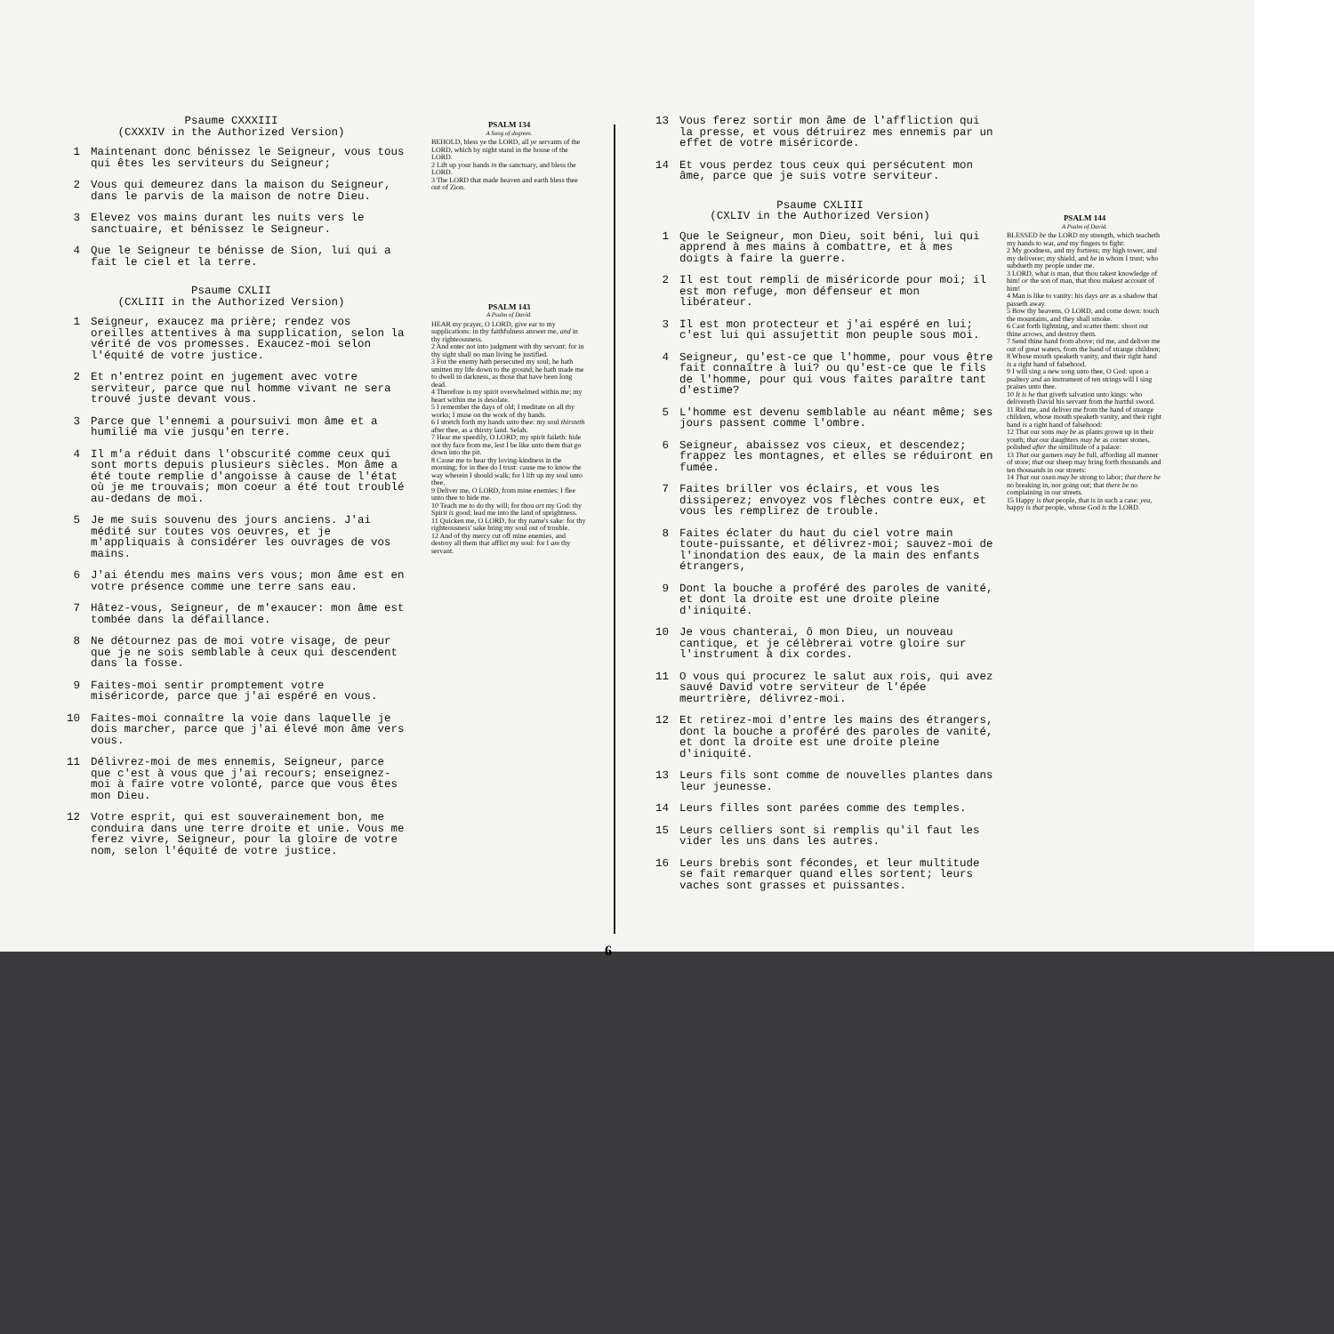Psaume CXXXIII
(CXXXIV in the Authorized Version)
1 Maintenant donc bénissez le Seigneur, vous tous qui êtes les serviteurs du Seigneur;
2 Vous qui demeurez dans la maison du Seigneur, dans le parvis de la maison de notre Dieu.
3 Elevez vos mains durant les nuits vers le sanctuaire, et bénissez le Seigneur.
4 Que le Seigneur te bénisse de Sion, lui qui a fait le ciel et la terre.
Psaume CXLII
(CXLIII in the Authorized Version)
1 Seigneur, exaucez ma prière; rendez vos oreilles attentives à ma supplication, selon la vérité de vos promesses. Exaucez-moi selon l'équité de votre justice.
2 Et n'entrez point en jugement avec votre serviteur, parce que nul homme vivant ne sera trouvé juste devant vous.
3 Parce que l'ennemi a poursuivi mon âme et a humilié ma vie jusqu'en terre.
4 Il m'a réduit dans l'obscurité comme ceux qui sont morts depuis plusieurs siècles. Mon âme a été toute remplie d'angoisse à cause de l'état où je me trouvais; mon coeur a été tout troublé au-dedans de moi.
5 Je me suis souvenu des jours anciens. J'ai médité sur toutes vos oeuvres, et je m'appliquais à considérer les ouvrages de vos mains.
6 J'ai étendu mes mains vers vous; mon âme est en votre présence comme une terre sans eau.
7 Hâtez-vous, Seigneur, de m'exaucer: mon âme est tombée dans la défaillance.
8 Ne détournez pas de moi votre visage, de peur que je ne sois semblable à ceux qui descendent dans la fosse.
9 Faites-moi sentir promptement votre miséricorde, parce que j'ai espéré en vous.
10 Faites-moi connaître la voie dans laquelle je dois marcher, parce que j'ai élevé mon âme vers vous.
11 Délivrez-moi de mes ennemis, Seigneur, parce que c'est à vous que j'ai recours; enseignez-moi à faire votre volonté, parce que vous êtes mon Dieu.
12 Votre esprit, qui est souverainement bon, me conduira dans une terre droite et unie. Vous me ferez vivre, Seigneur, pour la gloire de votre nom, selon l'équité de votre justice.
PSALM 134
A Song of degrees.
BEHOLD, bless ye the LORD, all ye servants of the LORD, which by night stand in the house of the LORD.
2 Lift up your hands in the sanctuary, and bless the LORD.
3 The LORD that made heaven and earth bless thee out of Zion.
PSALM 143
A Psalm of David.
HEAR my prayer, O LORD, give ear to my supplications: in thy faithfulness answer me, and in thy righteousness.
2 And enter not into judgment with thy servant: for in thy sight shall no man living be justified.
3 For the enemy hath persecuted my soul; he hath smitten my life down to the ground; he hath made me to dwell in darkness, as those that have been long dead.
4 Therefore is my spirit overwhelmed within me; my heart within me is desolate.
5 I remember the days of old; I meditate on all thy works; I muse on the work of thy hands.
6 I stretch forth my hands unto thee: my soul thirsteth after thee, as a thirsty land. Selah.
7 Hear me speedily, O LORD; my spirit faileth: hide not thy face from me, lest I be like unto them that go down into the pit.
8 Cause me to hear thy loving-kindness in the morning; for in thee do I trust: cause me to know the way wherein I should walk; for I lift up my soul unto thee.
9 Deliver me, O LORD, from mine enemies: I flee unto thee to hide me.
10 Teach me to do thy will; for thou art my God: thy Spirit is good; lead me into the land of uprightness.
11 Quicken me, O LORD, for thy name's sake: for thy righteousness' sake bring my soul out of trouble.
12 And of thy mercy cut off mine enemies, and destroy all them that afflict my soul: for I am thy servant.
13 Vous ferez sortir mon âme de l'affliction qui la presse, et vous détruirez mes ennemis par un effet de votre miséricorde.
14 Et vous perdez tous ceux qui persécutent mon âme, parce que je suis votre serviteur.
Psaume CXLIII
(CXLIV in the Authorized Version)
1 Que le Seigneur, mon Dieu, soit béni, lui qui apprend à mes mains à combattre, et à mes doigts à faire la guerre.
2 Il est tout rempli de miséricorde pour moi; il est mon refuge, mon défenseur et mon libérateur.
3 Il est mon protecteur et j'ai espéré en lui; c'est lui qui assujettit mon peuple sous moi.
4 Seigneur, qu'est-ce que l'homme, pour vous être fait connaître à lui? ou qu'est-ce que le fils de l'homme, pour qui vous faites paraître tant d'estime?
5 L'homme est devenu semblable au néant même; ses jours passent comme l'ombre.
6 Seigneur, abaissez vos cieux, et descendez; frappez les montagnes, et elles se réduiront en fumée.
7 Faites briller vos éclairs, et vous les dissiperez; envoyez vos flèches contre eux, et vous les remplirez de trouble.
8 Faites éclater du haut du ciel votre main toute-puissante, et délivrez-moi; sauvez-moi de l'inondation des eaux, de la main des enfants étrangers,
9 Dont la bouche a proféré des paroles de vanité, et dont la droite est une droite pleine d'iniquité.
10 Je vous chanterai, ô mon Dieu, un nouveau cantique, et je célèbrerai votre gloire sur l'instrument à dix cordes.
11 O vous qui procurez le salut aux rois, qui avez sauvé David votre serviteur de l'épée meurtrière, délivrez-moi.
12 Et retirez-moi d'entre les mains des étrangers, dont la bouche a proféré des paroles de vanité, et dont la droite est une droite pleine d'iniquité.
13 Leurs fils sont comme de nouvelles plantes dans leur jeunesse.
14 Leurs filles sont parées comme des temples.
15 Leurs celliers sont si remplis qu'il faut les vider les uns dans les autres.
16 Leurs brebis sont fécondes, et leur multitude se fait remarquer quand elles sortent; leurs vaches sont grasses et puissantes.
PSALM 144
A Psalm of David.
BLESSED be the LORD my strength, which teacheth my hands to war, and my fingers to fight:
2 My goodness, and my fortress; my high tower, and my deliverer; my shield, and he in whom I trust; who subdueth my people under me.
3 LORD, what is man, that thou takest knowledge of him! or the son of man, that thou makest account of him!
4 Man is like to vanity: his days are as a shadow that passeth away.
5 Bow thy heavens, O LORD, and come down: touch the mountains, and they shall smoke.
6 Cast forth lightning, and scatter them: shoot out thine arrows, and destroy them.
7 Send thine hand from above; rid me, and deliver me out of great waters, from the hand of strange children;
8 Whose mouth speaketh vanity, and their right hand is a right hand of falsehood.
9 I will sing a new song unto thee, O God: upon a psaltery and an instrument of ten strings will I sing praises unto thee.
10 It is he that giveth salvation unto kings: who delivereth David his servant from the hurtful sword.
11 Rid me, and deliver me from the hand of strange children, whose mouth speaketh vanity, and their right hand is a right hand of falsehood:
12 That our sons may be as plants grown up in their youth; that our daughters may be as corner stones, polished after the similitude of a palace:
13 That our garners may be full, affording all manner of store; that our sheep may bring forth thousands and ten thousands in our streets:
14 That our oxen may be strong to labor; that there be no breaking in, nor going out; that there be no complaining in our streets.
15 Happy is that people, that is in such a case: yea, happy is that people, whose God is the LORD.
6